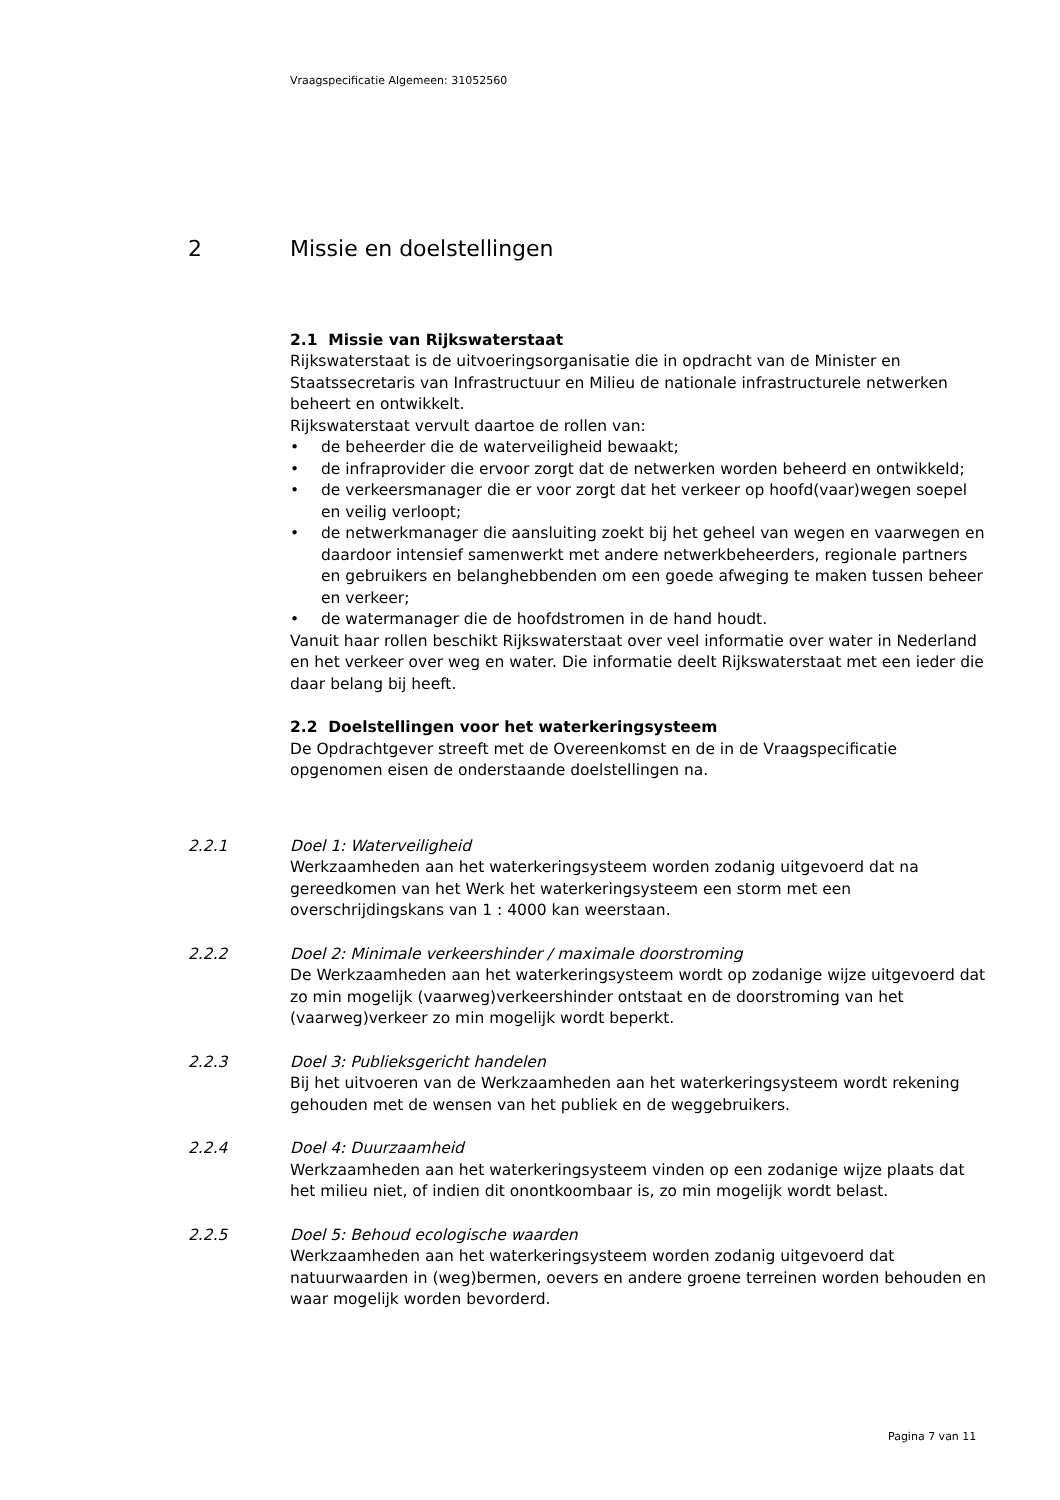Vraagspecificatie Algemeen: 31052560
2 Missie en doelstellingen
2.1 Missie van Rijkswaterstaat
Rijkswaterstaat is de uitvoeringsorganisatie die in opdracht van de Minister en Staatssecretaris van Infrastructuur en Milieu de nationale infrastructurele netwerken beheert en ontwikkelt.
Rijkswaterstaat vervult daartoe de rollen van:
• de beheerder die de waterveiligheid bewaakt;
• de infraprovider die ervoor zorgt dat de netwerken worden beheerd en ontwikkeld;
• de verkeersmanager die er voor zorgt dat het verkeer op hoofd(vaar)wegen soepel en veilig verloopt;
• de netwerkmanager die aansluiting zoekt bij het geheel van wegen en vaarwegen en daardoor intensief samenwerkt met andere netwerkbeheerders, regionale partners en gebruikers en belanghebbenden om een goede afweging te maken tussen beheer en verkeer;
• de watermanager die de hoofdstromen in de hand houdt.
Vanuit haar rollen beschikt Rijkswaterstaat over veel informatie over water in Nederland en het verkeer over weg en water. Die informatie deelt Rijkswaterstaat met een ieder die daar belang bij heeft.
2.2 Doelstellingen voor het waterkeringsysteem
De Opdrachtgever streeft met de Overeenkomst en de in de Vraagspecificatie opgenomen eisen de onderstaande doelstellingen na.
2.2.1 Doel 1: Waterveiligheid
Werkzaamheden aan het waterkeringsysteem worden zodanig uitgevoerd dat na gereedkomen van het Werk het waterkeringsysteem een storm met een overschrijdingskans van 1 : 4000 kan weerstaan.
2.2.2 Doel 2: Minimale verkeershinder / maximale doorstroming
De Werkzaamheden aan het waterkeringsysteem wordt op zodanige wijze uitgevoerd dat zo min mogelijk (vaarweg)verkeershinder ontstaat en de doorstroming van het (vaarweg)verkeer zo min mogelijk wordt beperkt.
2.2.3 Doel 3: Publieksgericht handelen
Bij het uitvoeren van de Werkzaamheden aan het waterkeringsysteem wordt rekening gehouden met de wensen van het publiek en de weggebruikers.
2.2.4 Doel 4: Duurzaamheid
Werkzaamheden aan het waterkeringsysteem vinden op een zodanige wijze plaats dat het milieu niet, of indien dit onontkoombaar is, zo min mogelijk wordt belast.
2.2.5 Doel 5: Behoud ecologische waarden
Werkzaamheden aan het waterkeringsysteem worden zodanig uitgevoerd dat natuurwaarden in (weg)bermen, oevers en andere groene terreinen worden behouden en waar mogelijk worden bevorderd.
Pagina 7 van 11